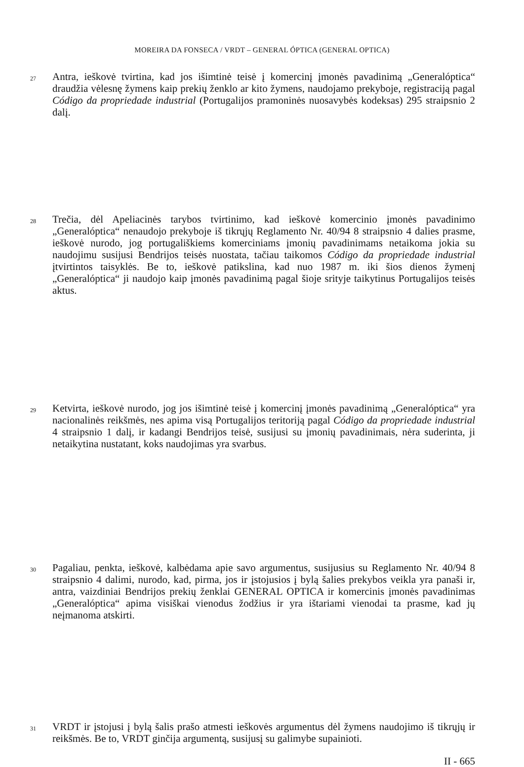MOREIRA DA FONSECA / VRDT – GENERAL ÓPTICA (GENERAL OPTICA)
27 Antra, ieškovė tvirtina, kad jos išimtinė teisė į komercinį įmonės pavadinimą „Generalóptica“ draudžia vėlesnę žymens kaip prekių ženklo ar kito žymens, naudojamo prekyboje, registraciją pagal Código da propriedade industrial (Portugalijos pramoninės nuosavybės kodeksas) 295 straipsnio 2 dalį.
28 Trečia, dėl Apeliacinės tarybos tvirtinimo, kad ieškovė komercinio įmonės pavadinimo „Generalóptica“ nenaudojo prekyboje iš tikrųjų Reglamento Nr. 40/94 8 straipsnio 4 dalies prasme, ieškovė nurodo, jog portugališkiems komerciniams įmonių pavadinimams netaikoma jokia su naudojimu susijusi Bendrijos teisės nuostata, tačiau taikomos Código da propriedade industrial įtvirtintos taisyklės. Be to, ieškovė patikslina, kad nuo 1987 m. iki šios dienos žymenį „Generalóptica“ ji naudojo kaip įmonės pavadinimą pagal šioje srityje taikytinus Portugalijos teisės aktus.
29 Ketvirta, ieškovė nurodo, jog jos išimtinė teisė į komercinį įmonės pavadinimą „Generalóptica“ yra nacionalinės reikšmės, nes apima visą Portugalijos teritoriją pagal Código da propriedade industrial 4 straipsnio 1 dalį, ir kadangi Bendrijos teisė, susijusi su įmonių pavadinimais, nėra suderinta, ji netaikytina nustatant, koks naudojimas yra svarbus.
30 Pagaliau, penkta, ieškovė, kalbėdama apie savo argumentus, susijusius su Reglamento Nr. 40/94 8 straipsnio 4 dalimi, nurodo, kad, pirma, jos ir įstojusios į bylą šalies prekybos veikla yra panaši ir, antra, vaizdiniai Bendrijos prekių ženklai GENERAL OPTICA ir komercinis įmonės pavadinimas „Generalóptica“ apima visiškai vienodus žodžius ir yra ištariami vienodai ta prasme, kad jų neįmanoma atskirti.
31 VRDT ir įstojusi į bylą šalis prašo atmesti ieškovės argumentus dėl žymens naudojimo iš tikrųjų ir reikšmės. Be to, VRDT ginčija argumentą, susijusį su galimybe supainioti.
II - 665